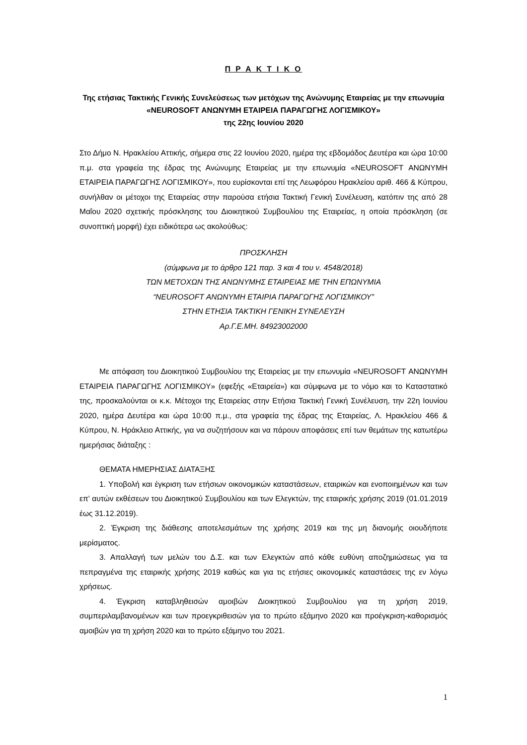Π Ρ Α Κ Τ Ι Κ Ο
Της ετήσιας Τακτικής Γενικής Συνελεύσεως των μετόχων της Ανώνυμης Εταιρείας με την επωνυμία «NEUROSOFT ΑΝΩΝΥΜΗ ΕΤΑΙΡΕΙΑ ΠΑΡΑΓΩΓΗΣ ΛΟΓΙΣΜΙΚΟΥ»
της 22ης Ιουνίου 2020
Στο Δήμο Ν. Ηρακλείου Αττικής, σήμερα στις 22 Ιουνίου 2020, ημέρα της εβδομάδος Δευτέρα και ώρα 10:00 π.μ. στα γραφεία της έδρας της Ανώνυμης Εταιρείας με την επωνυμία «NEUROSOFT ΑΝΩΝΥΜΗ ΕΤΑΙΡΕΙΑ ΠΑΡΑΓΩΓΗΣ ΛΟΓΙΣΜΙΚΟΥ», που ευρίσκονται επί της Λεωφόρου Ηρακλείου αριθ. 466 & Κύπρου, συνήλθαν οι μέτοχοι της Εταιρείας στην παρούσα ετήσια Τακτική Γενική Συνέλευση, κατόπιν της από 28 Μαΐου 2020 σχετικής πρόσκλησης του Διοικητικού Συμβουλίου της Εταιρείας, η οποία πρόσκληση (σε συνοπτική μορφή) έχει ειδικότερα ως ακολούθως:
ΠΡΟΣΚΛΗΣΗ
(σύμφωνα με το άρθρο 121 παρ. 3 και 4 του ν. 4548/2018)
ΤΩΝ ΜΕΤΟΧΩΝ ΤΗΣ ΑΝΩΝΥΜΗΣ ΕΤΑΙΡΕΙΑΣ ΜΕ ΤΗΝ ΕΠΩΝΥΜΙΑ
“NEUROSOFT ΑΝΩΝΥΜΗ ΕΤΑΙΡΙΑ ΠΑΡΑΓΩΓΗΣ ΛΟΓΙΣΜΙΚΟΥ”
ΣΤΗΝ ΕΤΗΣΙΑ ΤΑΚΤΙΚΗ ΓΕΝΙΚΗ ΣΥΝΕΛΕΥΣΗ
Αρ.Γ.Ε.ΜΗ. 84923002000
Με απόφαση του Διοικητικού Συμβουλίου της Εταιρείας με την επωνυμία «NEUROSOFT ΑΝΩΝΥΜΗ ΕΤΑΙΡΕΙΑ ΠΑΡΑΓΩΓΗΣ ΛΟΓΙΣΜΙΚΟΥ» (εφεξής «Εταιρεία») και σύμφωνα με το νόμο και το Καταστατικό της, προσκαλούνται οι κ.κ. Μέτοχοι της Εταιρείας στην Ετήσια Τακτική Γενική Συνέλευση, την 22η Ιουνίου 2020, ημέρα Δευτέρα και ώρα 10:00 π.μ., στα γραφεία της έδρας της Εταιρείας, Λ. Ηρακλείου 466 & Κύπρου, Ν. Ηράκλειο Αττικής, για να συζητήσουν και να πάρουν αποφάσεις επί των θεμάτων της κατωτέρω ημερήσιας διάταξης :
ΘΕΜΑΤΑ ΗΜΕΡΗΣΙΑΣ ΔΙΑΤΑΞΗΣ
1. Υποβολή και έγκριση των ετήσιων οικονομικών καταστάσεων, εταιρικών και ενοποιημένων και των επ’ αυτών εκθέσεων του Διοικητικού Συμβουλίου και των Ελεγκτών, της εταιρικής χρήσης 2019 (01.01.2019 έως 31.12.2019).
2. Έγκριση της διάθεσης αποτελεσμάτων της χρήσης 2019 και της μη διανομής οιουδήποτε μερίσματος.
3. Απαλλαγή των μελών του Δ.Σ. και των Ελεγκτών από κάθε ευθύνη αποζημιώσεως για τα πεπραγμένα της εταιρικής χρήσης 2019 καθώς και για τις ετήσιες οικονομικές καταστάσεις της εν λόγω χρήσεως.
4. Έγκριση καταβληθεισών αμοιβών Διοικητικού Συμβουλίου για τη χρήση 2019, συμπεριλαμβανομένων και των προεγκριθεισών για το πρώτο εξάμηνο 2020 και προέγκριση-καθορισμός αμοιβών για τη χρήση 2020 και το πρώτο εξάμηνο του 2021.
1